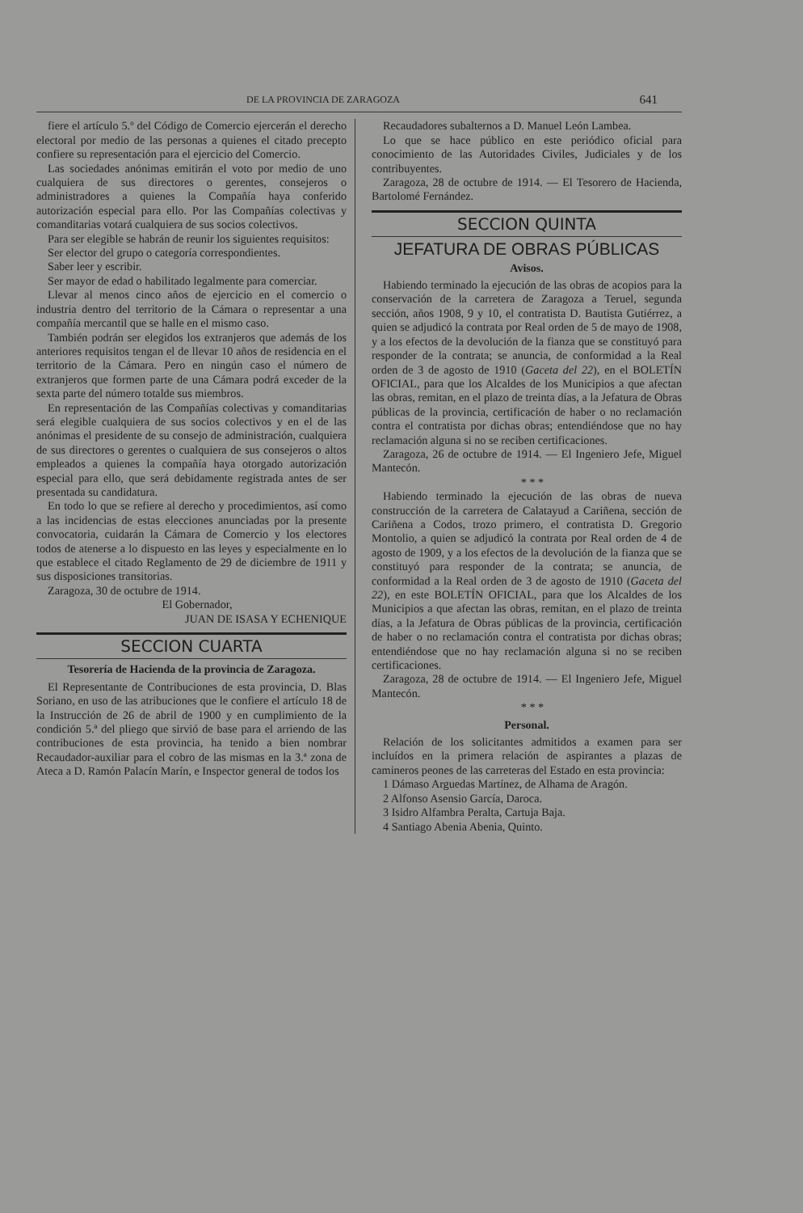DE LA PROVINCIA DE ZARAGOZA 641
fiere el artículo 5.º del Código de Comercio ejercerán el derecho electoral por medio de las personas a quienes el citado precepto confiere su representación para el ejercicio del Comercio.
Las sociedades anónimas emitirán el voto por medio de uno cualquiera de sus directores o gerentes, consejeros o administradores a quienes la Compañía haya conferido autorización especial para ello. Por las Compañías colectivas y comanditarias votará cualquiera de sus socios colectivos.
Para ser elegible se habrán de reunir los siguientes requisitos:
Ser elector del grupo o categoría correspondientes.
Saber leer y escribir.
Ser mayor de edad o habilitado legalmente para comerciar.
Llevar al menos cinco años de ejercicio en el comercio o industria dentro del territorio de la Cámara o representar a una compañía mercantil que se halle en el mismo caso.
También podrán ser elegidos los extranjeros que además de los anteriores requisitos tengan el de llevar 10 años de residencia en el territorio de la Cámara. Pero en ningún caso el número de extranjeros que formen parte de una Cámara podrá exceder de la sexta parte del número totalde sus miembros.
En representación de las Compañías colectivas y comanditarias será elegible cualquiera de sus socios colectivos y en el de las anónimas el presidente de su consejo de administración, cualquiera de sus directores o gerentes o cualquiera de sus consejeros o altos empleados a quienes la compañía haya otorgado autorización especial para ello, que será debidamente registrada antes de ser presentada su candidatura.
En todo lo que se refiere al derecho y procedimientos, así como a las incidencias de estas elecciones anunciadas por la presente convocatoria, cuidarán la Cámara de Comercio y los electores todos de atenerse a lo dispuesto en las leyes y especialmente en lo que establece el citado Reglamento de 29 de diciembre de 1911 y sus disposiciones transitorias.
Zaragoza, 30 de octubre de 1914.
El Gobernador,
JUAN DE ISASA Y ECHENIQUE
SECCION CUARTA
Tesorería de Hacienda de la provincia de Zaragoza.
El Representante de Contribuciones de esta provincia, D. Blas Soriano, en uso de las atribuciones que le confiere el artículo 18 de la Instrucción de 26 de abril de 1900 y en cumplimiento de la condición 5.ª del pliego que sirvió de base para el arriendo de las contribuciones de esta provincia, ha tenido a bien nombrar Recaudador-auxiliar para el cobro de las mismas en la 3.ª zona de Ateca a D. Ramón Palacín Marín, e Inspector general de todos los
Recaudadores subalternos a D. Manuel León Lambea.
Lo que se hace público en este periódico oficial para conocimiento de las Autoridades Civiles, Judiciales y de los contribuyentes.
Zaragoza, 28 de octubre de 1914. — El Tesorero de Hacienda, Bartolomé Fernández.
SECCION QUINTA
JEFATURA DE OBRAS PÚBLICAS
Avisos.
Habiendo terminado la ejecución de las obras de acopios para la conservación de la carretera de Zaragoza a Teruel, segunda sección, años 1908, 9 y 10, el contratista D. Bautista Gutiérrez, a quien se adjudicó la contrata por Real orden de 5 de mayo de 1908, y a los efectos de la devolución de la fianza que se constituyó para responder de la contrata; se anuncia, de conformidad a la Real orden de 3 de agosto de 1910 (Gaceta del 22), en el BOLETÍN OFICIAL, para que los Alcaldes de los Municipios a que afectan las obras, remitan, en el plazo de treinta días, a la Jefatura de Obras públicas de la provincia, certificación de haber o no reclamación contra el contratista por dichas obras; entendiéndose que no hay reclamación alguna si no se reciben certificaciones.
Zaragoza, 26 de octubre de 1914. — El Ingeniero Jefe, Miguel Mantecón.
* * *
Habiendo terminado la ejecución de las obras de nueva construcción de la carretera de Calatayud a Cariñena, sección de Cariñena a Codos, trozo primero, el contratista D. Gregorio Montolio, a quien se adjudicó la contrata por Real orden de 4 de agosto de 1909, y a los efectos de la devolución de la fianza que se constituyó para responder de la contrata; se anuncia, de conformidad a la Real orden de 3 de agosto de 1910 (Gaceta del 22), en este BOLETÍN OFICIAL, para que los Alcaldes de los Municipios a que afectan las obras, remitan, en el plazo de treinta días, a la Jefatura de Obras públicas de la provincia, certificación de haber o no reclamación contra el contratista por dichas obras; entendiéndose que no hay reclamación alguna si no se reciben certificaciones.
Zaragoza, 28 de octubre de 1914. — El Ingeniero Jefe, Miguel Mantecón.
* * *
Personal.
Relación de los solicitantes admitidos a examen para ser incluídos en la primera relación de aspirantes a plazas de camineros peones de las carreteras del Estado en esta provincia:
1 Dámaso Arguedas Martínez, de Alhama de Aragón.
2 Alfonso Asensio García, Daroca.
3 Isidro Alfambra Peralta, Cartuja Baja.
4 Santiago Abenia Abenia, Quinto.